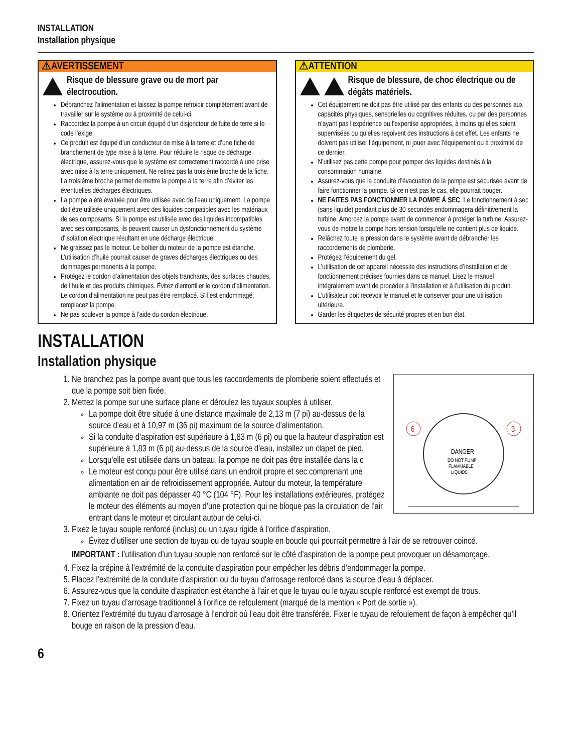INSTALLATION
Installation physique
⚠AVERTISSEMENT
Risque de blessure grave ou de mort par électrocution.
Débranchez l’alimentation et laissez la pompe refroidir complètement avant de travailler sur le système ou à proximité de celui-ci.
Raccordez la pompe à un circuit équipé d’un disjoncteur de fuite de terre si le code l’exige.
Ce produit est équipé d’un conducteur de mise à la terre et d’une fiche de branchement de type mise à la terre. Pour réduire le risque de décharge électrique, assurez-vous que le système est correctement raccordé à une prise avec mise à la terre uniquement. Ne retirez pas la troisième broche de la fiche. La troisième broche permet de mettre la pompe à la terre afin d’éviter les éventuelles décharges électriques.
La pompe a été évaluée pour être utilisée avec de l’eau uniquement. La pompe doit être utilisée uniquement avec des liquides compatibles avec les matériaux de ses composants. Si la pompe est utilisée avec des liquides incompatibles avec ses composants, ils peuvent causer un dysfonctionnement du système d’isolation électrique résultant en une décharge électrique.
Ne graissez pas le moteur. Le boîtier du moteur de la pompe est étanche. L’utilisation d’huile pourrait causer de graves décharges électriques ou des dommages permanents à la pompe.
Protégez le cordon d’alimentation des objets tranchants, des surfaces chaudes, de l’huile et des produits chimiques. Évitez d’entortiller le cordon d’alimentation. Le cordon d’alimentation ne peut pas être remplacé. S’il est endommagé, remplacez la pompe.
Ne pas soulever la pompe à l’aide du cordon électrique.
⚠ATTENTION
Risque de blessure, de choc électrique ou de dégâts matériels.
Cet équipement ne doit pas être utilisé par des enfants ou des personnes aux capacités physiques, sensorielles ou cognitives réduites, ou par des personnes n’ayant pas l’expérience ou l’expertise appropriées, à moins qu’elles soient supervisées ou qu’elles reçoivent des instructions à cet effet. Les enfants ne doivent pas utiliser l’équipement, ni jouer avec l’équipement ou à proximité de ce dernier.
N’utilisez pas cette pompe pour pomper des liquides destinés à la consommation humaine.
Assurez-vous que la conduite d’évacuation de la pompe est sécurisée avant de faire fonctionner la pompe. Si ce n’est pas le cas, elle pourrait bouger.
NE FAITES PAS FONCTIONNER LA POMPE À SEC. Le fonctionnement à sec (sans liquide) pendant plus de 30 secondes endommagera définitivement la turbine. Amorcez la pompe avant de commencer à protéger la turbine. Assurez-vous de mettre la pompe hors tension lorsqu’elle ne contient plus de liquide.
Relâchez toute la pression dans le système avant de débrancher les raccordements de plomberie.
Protégez l’équipement du gel.
L’utilisation de cet appareil nécessite des instructions d’installation et de fonctionnement précises fournies dans ce manuel. Lisez le manuel intégralement avant de procéder à l’installation et à l’utilisation du produit.
L’utilisateur doit recevoir le manuel et le conserver pour une utilisation ultérieure.
Garder les étiquettes de sécurité propres et en bon état.
INSTALLATION
Installation physique
6
3
DANGER
DO NOT PUMP
FLAMMABLE
LIQUIDS
1. Ne branchez pas la pompe avant que tous les raccordements de plomberie soient effectués et que la pompe soit bien fixée.
2. Mettez la pompe sur une surface plane et déroulez les tuyaux souples à utiliser.
La pompe doit être située à une distance maximale de 2,13 m (7 pi) au-dessus de la source d’eau et à 10,97 m (36 pi) maximum de la source d’alimentation.
Si la conduite d’aspiration est supérieure à 1,83 m (6 pi) ou que la hauteur d’aspiration est supérieure à 1,83 m (6 pi) au-dessus de la source d’eau, installez un clapet de pied.
Lorsqu’elle est utilisée dans un bateau, la pompe ne doit pas être installée dans la c
Le moteur est conçu pour être utilisé dans un endroit propre et sec comprenant une alimentation en air de refroidissement appropriée. Autour du moteur, la température ambiante ne doit pas dépasser 40 °C (104 °F). Pour les installations extérieures, protégez le moteur des éléments au moyen d’une protection qui ne bloque pas la circulation de l’air entrant dans le moteur et circulant autour de celui-ci.
3. Fixez le tuyau souple renforcé (inclus) ou un tuyau rigide à l’orifice d’aspiration.
Évitez d’utiliser une section de tuyau ou de tuyau souple en boucle qui pourrait permettre à l’air de se retrouver coincé.
IMPORTANT : l’utilisation d’un tuyau souple non renforcé sur le côté d’aspiration de la pompe peut provoquer un désamorçage.
4. Fixez la crépine à l’extrémité de la conduite d’aspiration pour empêcher les débris d’endommager la pompe.
5. Placez l’extrémité de la conduite d’aspiration ou du tuyau d’arrosage renforcé dans la source d’eau à déplacer.
6. Assurez-vous que la conduite d’aspiration est étanche à l’air et que le tuyau ou le tuyau souple renforcé est exempt de trous.
7. Fixez un tuyau d’arrosage traditionnel à l’orifice de refoulement (marqué de la mention « Port de sortie »).
8. Orientez l’extrémité du tuyau d’arrosage à l’endroit où l’eau doit être transférée. Fixer le tuyau de refoulement de façon à empêcher qu’il bouge en raison de la pression d’eau.
6